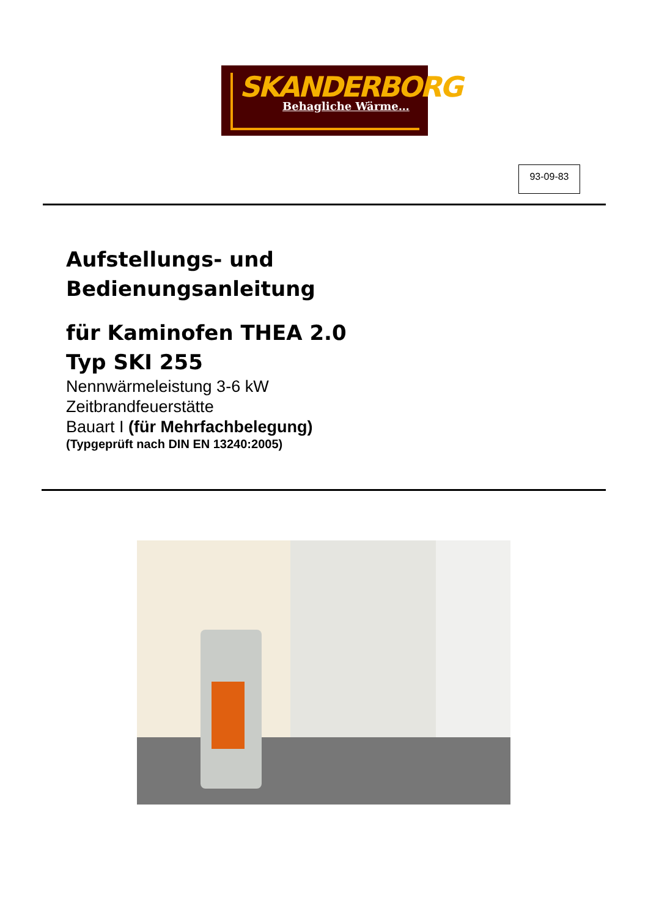SKANDERBORG
Behagliche Wärme…
93-09-83
Aufstellungs- und
Bedienungsanleitung
für Kaminofen THEA 2.0
Typ SKI 255
Nennwärmeleistung 3-6 kW
Zeitbrandfeuerstätte
Bauart I (für Mehrfachbelegung)
(Typgeprüft nach DIN EN 13240:2005)